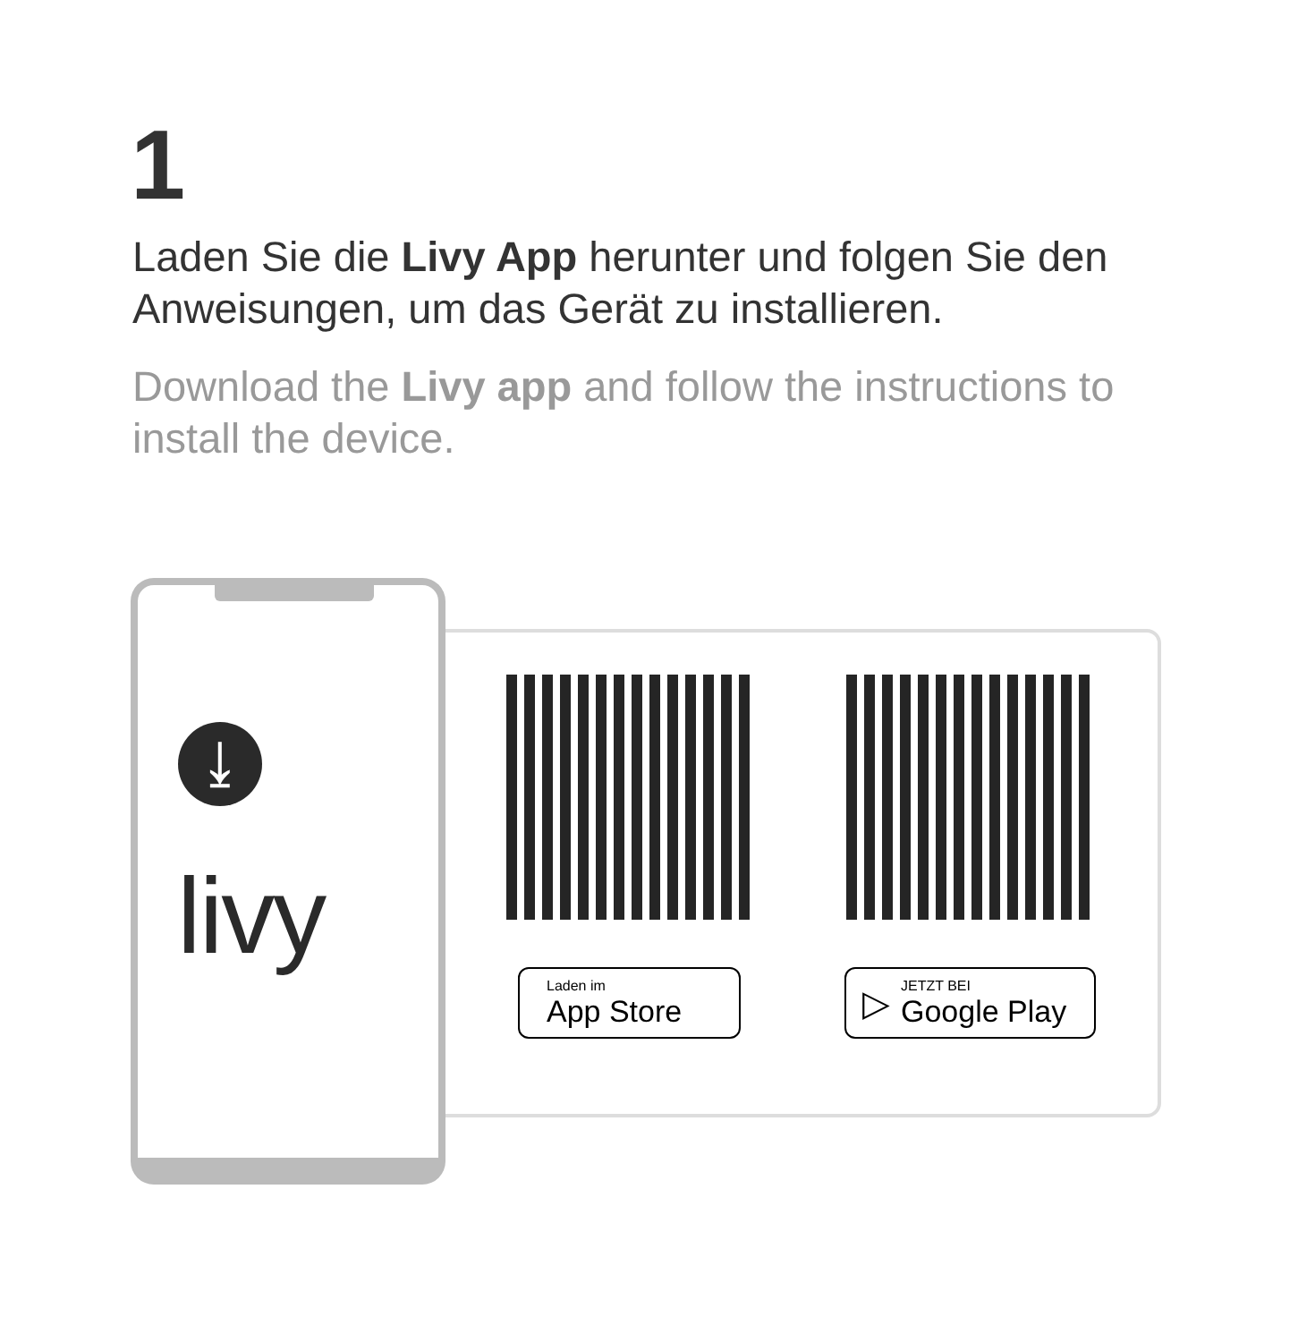1
Laden Sie die Livy App herunter und folgen Sie den Anweisungen, um das Gerät zu installieren.
Download the Livy app and follow the instructions to install the device.
⤓
livy
Laden im
App Store
▷ JETZT BEI
Google Play